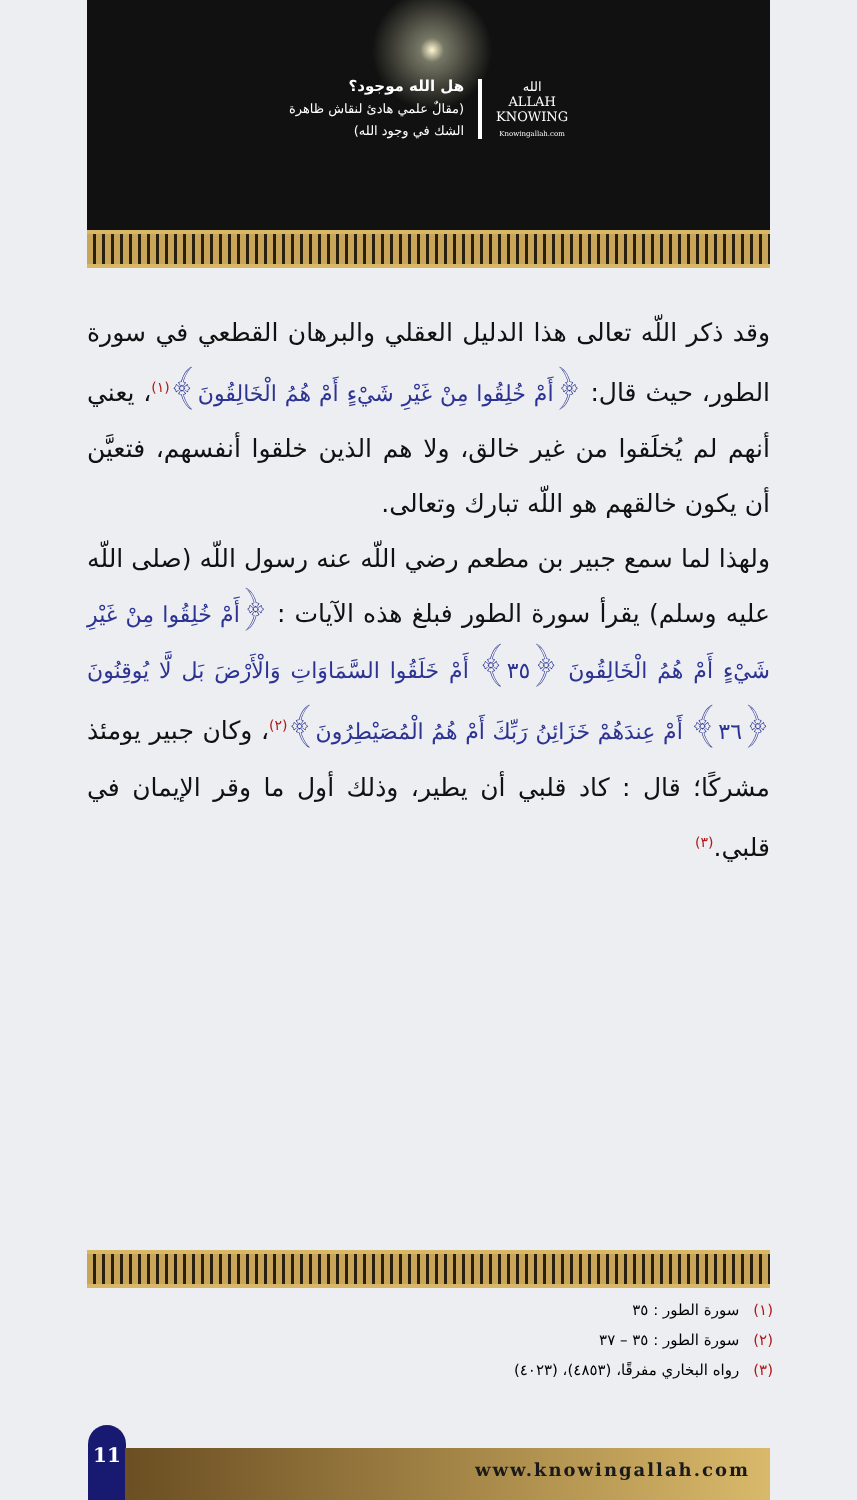الله
ALLAH
KNOWING
Knowingallah.com
هل الله موجود؟
(مقالٌ علمي هادئ لنقاش ظاهرة
الشك في وجود الله)
وقد ذكر اللّه تعالى هذا الدليل العقلي والبرهان القطعي في سورة الطور، حيث قال: ﴿أَمْ خُلِقُوا مِنْ غَيْرِ شَيْءٍ أَمْ هُمُ الْخَالِقُونَ﴾<sup>(١)</sup>، يعني أنهم لم يُخلَقوا من غير خالق، ولا هم الذين خلقوا أنفسهم، فتعيَّن أن يكون خالقهم هو اللّه تبارك وتعالى.
ولهذا لما سمع جبير بن مطعم رضي اللّه عنه رسول اللّه (صلى اللّه عليه وسلم) يقرأ سورة الطور فبلغ هذه الآيات : ﴿أَمْ خُلِقُوا مِنْ غَيْرِ شَيْءٍ أَمْ هُمُ الْخَالِقُونَ ﴿٣٥﴾ أَمْ خَلَقُوا السَّمَاوَاتِ وَالْأَرْضَ بَل لَّا يُوقِنُونَ ﴿٣٦﴾ أَمْ عِندَهُمْ خَزَائِنُ رَبِّكَ أَمْ هُمُ الْمُصَيْطِرُونَ﴾<sup>(٢)</sup>، وكان جبير يومئذ مشركًا؛ قال : كاد قلبي أن يطير، وذلك أول ما وقر الإيمان في قلبي.<sup>(٣)</sup>
(١) سورة الطور : ٣٥
(٢) سورة الطور : ٣٥ – ٣٧
(٣) رواه البخاري مفرقًا، (٤٨٥٣)، (٤٠٢٣)
11
www.knowingallah.com